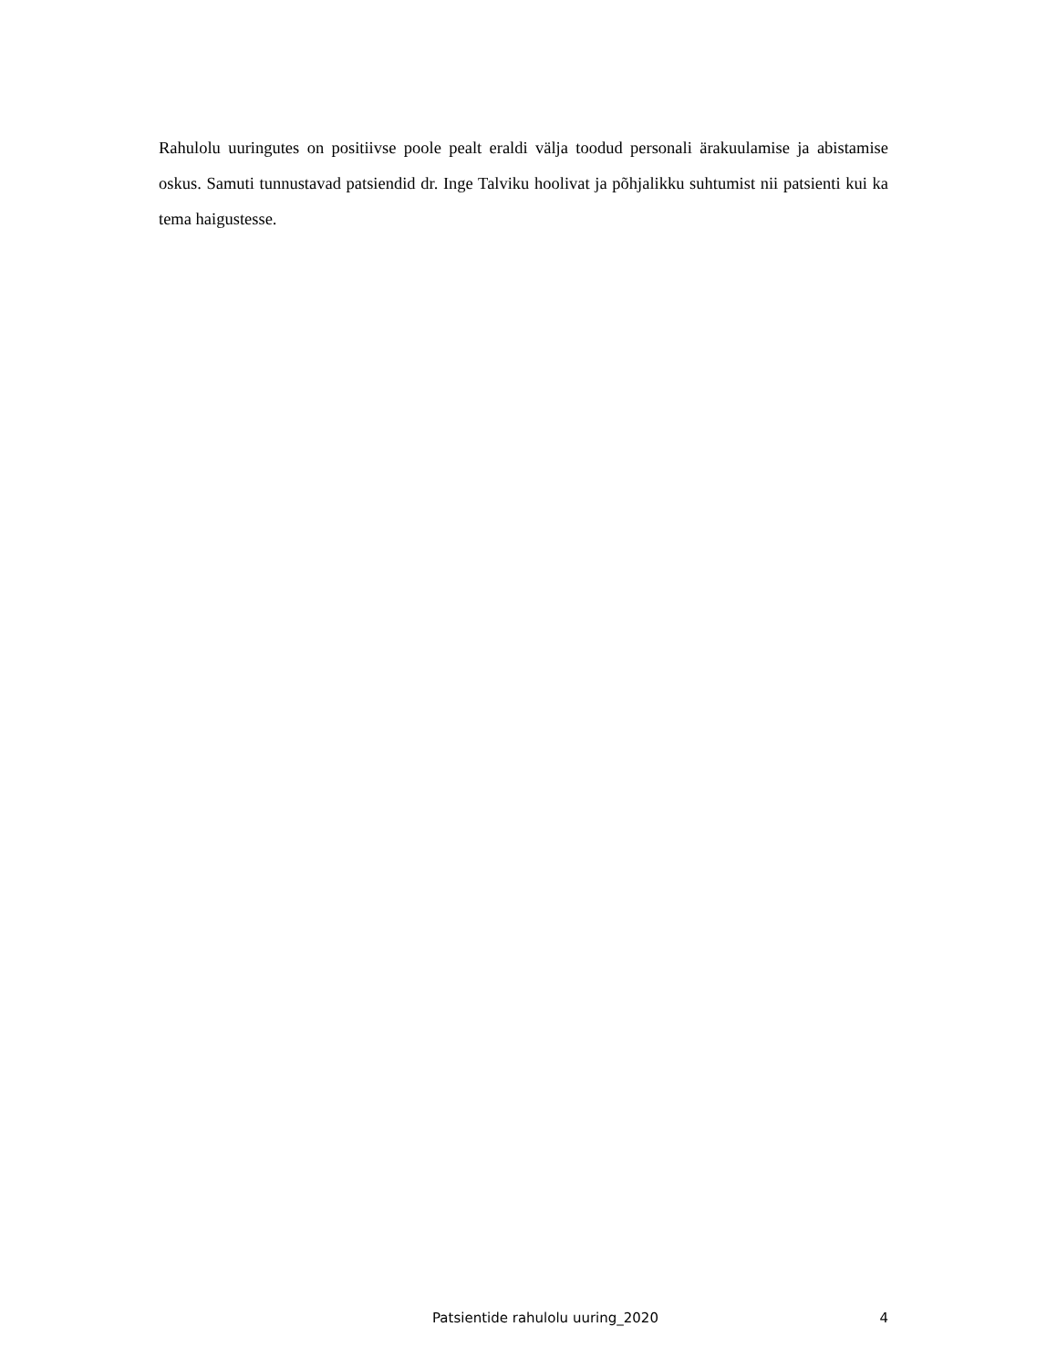Rahulolu uuringutes on positiivse poole pealt eraldi välja toodud personali ärakuulamise ja abistamise oskus. Samuti tunnustavad patsiendid dr. Inge Talviku hoolivat ja põhjalikku suhtumist nii patsienti kui ka tema haigustesse.
Patsientide rahulolu uuring_2020 4